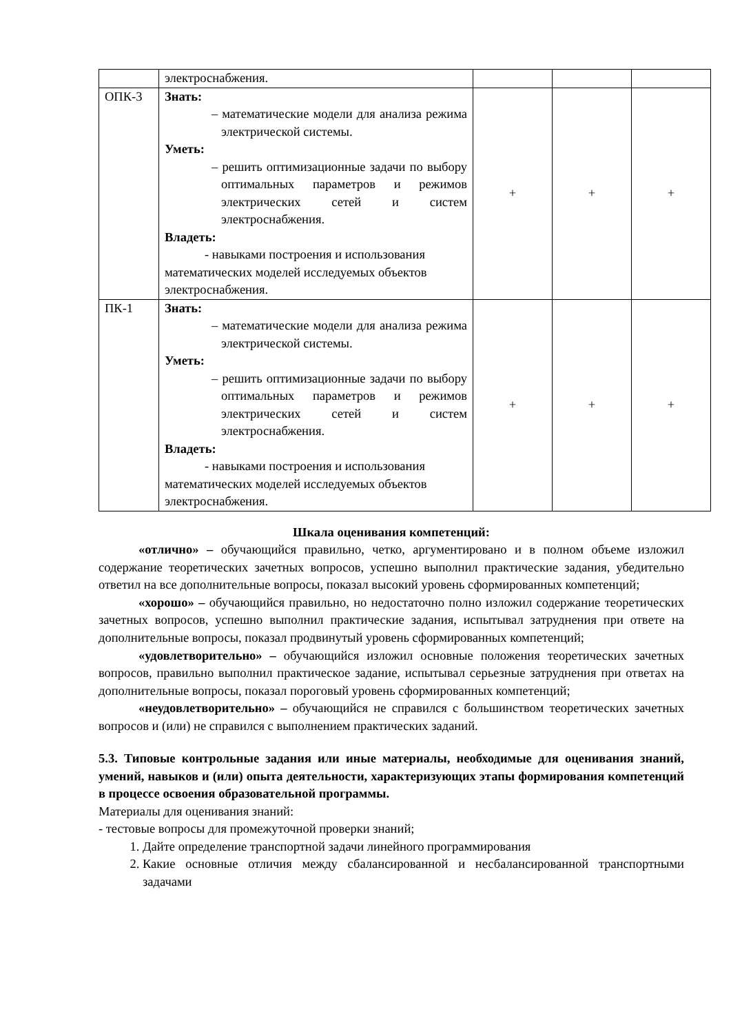| | электроснабжения. | | | |
| ОПК-3 | Знать: – математические модели для анализа режима электрической системы. Уметь: – решить оптимизационные задачи по выбору оптимальных параметров и режимов электрических сетей и систем электроснабжения. Владеть: - навыками построения и использования математических моделей исследуемых объектов электроснабжения. | + | + | + |
| ПК-1 | Знать: – математические модели для анализа режима электрической системы. Уметь: – решить оптимизационные задачи по выбору оптимальных параметров и режимов электрических сетей и систем электроснабжения. Владеть: - навыками построения и использования математических моделей исследуемых объектов электроснабжения. | + | + | + |
Шкала оценивания компетенций:
«отлично» – обучающийся правильно, четко, аргументировано и в полном объеме изложил содержание теоретических зачетных вопросов, успешно выполнил практические задания, убедительно ответил на все дополнительные вопросы, показал высокий уровень сформированных компетенций;
«хорошо» – обучающийся правильно, но недостаточно полно изложил содержание теоретических зачетных вопросов, успешно выполнил практические задания, испытывал затруднения при ответе на дополнительные вопросы, показал продвинутый уровень сформированных компетенций;
«удовлетворительно» – обучающийся изложил основные положения теоретических зачетных вопросов, правильно выполнил практическое задание, испытывал серьезные затруднения при ответах на дополнительные вопросы, показал пороговый уровень сформированных компетенций;
«неудовлетворительно» – обучающийся не справился с большинством теоретических зачетных вопросов и (или) не справился с выполнением практических заданий.
5.3. Типовые контрольные задания или иные материалы, необходимые для оценивания знаний, умений, навыков и (или) опыта деятельности, характеризующих этапы формирования компетенций в процессе освоения образовательной программы.
Материалы для оценивания знаний:
- тестовые вопросы для промежуточной проверки знаний;
1. Дайте определение транспортной задачи линейного программирования
2. Какие основные отличия между сбалансированной и несбалансированной транспортными задачами